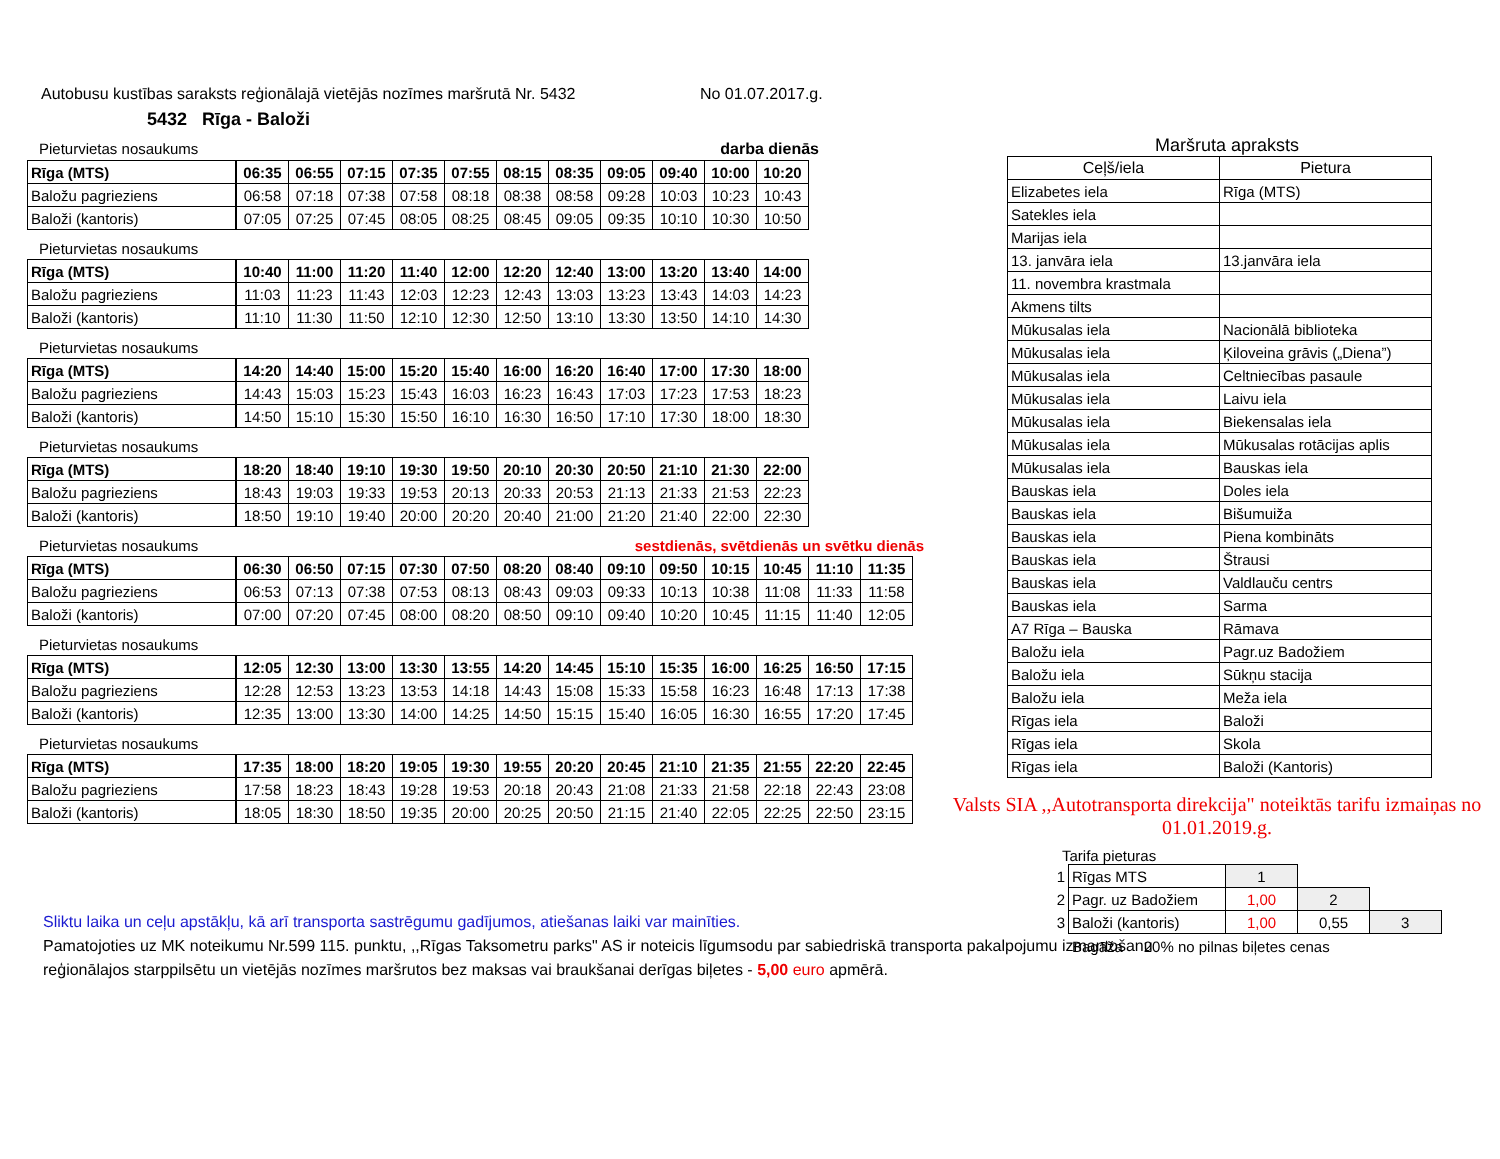Autobusu kustības saraksts reģionālajā vietējās nozīmes maršrutā Nr. 5432 No 01.07.2017.g.
5432 Rīga - Baloži
Pieturvietas nosaukums darba dienās
| Rīga (MTS) | 06:35 | 06:55 | 07:15 | 07:35 | 07:55 | 08:15 | 08:35 | 09:05 | 09:40 | 10:00 | 10:20 |
| Baložu pagrieziens | 06:58 | 07:18 | 07:38 | 07:58 | 08:18 | 08:38 | 08:58 | 09:28 | 10:03 | 10:23 | 10:43 |
| Baloži (kantoris) | 07:05 | 07:25 | 07:45 | 08:05 | 08:25 | 08:45 | 09:05 | 09:35 | 10:10 | 10:30 | 10:50 |
Pieturvietas nosaukums
| Rīga (MTS) | 10:40 | 11:00 | 11:20 | 11:40 | 12:00 | 12:20 | 12:40 | 13:00 | 13:20 | 13:40 | 14:00 |
| Baložu pagrieziens | 11:03 | 11:23 | 11:43 | 12:03 | 12:23 | 12:43 | 13:03 | 13:23 | 13:43 | 14:03 | 14:23 |
| Baloži (kantoris) | 11:10 | 11:30 | 11:50 | 12:10 | 12:30 | 12:50 | 13:10 | 13:30 | 13:50 | 14:10 | 14:30 |
Pieturvietas nosaukums
| Rīga (MTS) | 14:20 | 14:40 | 15:00 | 15:20 | 15:40 | 16:00 | 16:20 | 16:40 | 17:00 | 17:30 | 18:00 |
| Baložu pagrieziens | 14:43 | 15:03 | 15:23 | 15:43 | 16:03 | 16:23 | 16:43 | 17:03 | 17:23 | 17:53 | 18:23 |
| Baloži (kantoris) | 14:50 | 15:10 | 15:30 | 15:50 | 16:10 | 16:30 | 16:50 | 17:10 | 17:30 | 18:00 | 18:30 |
Pieturvietas nosaukums
| Rīga (MTS) | 18:20 | 18:40 | 19:10 | 19:30 | 19:50 | 20:10 | 20:30 | 20:50 | 21:10 | 21:30 | 22:00 |
| Baložu pagrieziens | 18:43 | 19:03 | 19:33 | 19:53 | 20:13 | 20:33 | 20:53 | 21:13 | 21:33 | 21:53 | 22:23 |
| Baloži (kantoris) | 18:50 | 19:10 | 19:40 | 20:00 | 20:20 | 20:40 | 21:00 | 21:20 | 21:40 | 22:00 | 22:30 |
Pieturvietas nosaukums sestdienās, svētdienās un svētku dienās
| Rīga (MTS) | 06:30 | 06:50 | 07:15 | 07:30 | 07:50 | 08:20 | 08:40 | 09:10 | 09:50 | 10:15 | 10:45 | 11:10 | 11:35 |
| Baložu pagrieziens | 06:53 | 07:13 | 07:38 | 07:53 | 08:13 | 08:43 | 09:03 | 09:33 | 10:13 | 10:38 | 11:08 | 11:33 | 11:58 |
| Baloži (kantoris) | 07:00 | 07:20 | 07:45 | 08:00 | 08:20 | 08:50 | 09:10 | 09:40 | 10:20 | 10:45 | 11:15 | 11:40 | 12:05 |
Pieturvietas nosaukums
| Rīga (MTS) | 12:05 | 12:30 | 13:00 | 13:30 | 13:55 | 14:20 | 14:45 | 15:10 | 15:35 | 16:00 | 16:25 | 16:50 | 17:15 |
| Baložu pagrieziens | 12:28 | 12:53 | 13:23 | 13:53 | 14:18 | 14:43 | 15:08 | 15:33 | 15:58 | 16:23 | 16:48 | 17:13 | 17:38 |
| Baloži (kantoris) | 12:35 | 13:00 | 13:30 | 14:00 | 14:25 | 14:50 | 15:15 | 15:40 | 16:05 | 16:30 | 16:55 | 17:20 | 17:45 |
Pieturvietas nosaukums
| Rīga (MTS) | 17:35 | 18:00 | 18:20 | 19:05 | 19:30 | 19:55 | 20:20 | 20:45 | 21:10 | 21:35 | 21:55 | 22:20 | 22:45 |
| Baložu pagrieziens | 17:58 | 18:23 | 18:43 | 19:28 | 19:53 | 20:18 | 20:43 | 21:08 | 21:33 | 21:58 | 22:18 | 22:43 | 23:08 |
| Baloži (kantoris) | 18:05 | 18:30 | 18:50 | 19:35 | 20:00 | 20:25 | 20:50 | 21:15 | 21:40 | 22:05 | 22:25 | 22:50 | 23:15 |
Maršruta apraksts
| Ceļš/iela | Pietura |
| --- | --- |
| Elizabetes iela | Rīga (MTS) |
| Satekles iela | |
| Marijas iela | |
| 13. janvāra iela | 13.janvāra iela |
| 11. novembra krastmala | |
| Akmens tilts | |
| Mūkusalas iela | Nacionālā biblioteka |
| Mūkusalas iela | Ķiloveina grāvis („Diena”) |
| Mūkusalas iela | Celtniecības pasaule |
| Mūkusalas iela | Laivu iela |
| Mūkusalas iela | Biekensalas iela |
| Mūkusalas iela | Mūkusalas rotācijas aplis |
| Mūkusalas iela | Bauskas iela |
| Bauskas iela | Doles iela |
| Bauskas iela | Bišumuiža |
| Bauskas iela | Piena kombināts |
| Bauskas iela | Štrausi |
| Bauskas iela | Valdlauču centrs |
| Bauskas iela | Sarma |
| A7 Rīga – Bauska | Rāmava |
| Baložu iela | Pagr.uz Badožiem |
| Baložu iela | Sūkņu stacija |
| Baložu iela | Meža iela |
| Rīgas iela | Baloži |
| Rīgas iela | Skola |
| Rīgas iela | Baloži (Kantoris) |
Valsts SIA ,,Autotransporta direkcija" noteiktās tarifu izmaiņas no 01.01.2019.g.
Tarifa pieturas
| 1 | Rīgas MTS | 1 | | |
| 2 | Pagr. uz Badožiem | 1,00 | 2 | |
| 3 | Baloži (kantoris) | 1,00 | 0,55 | 3 |
Bagāža 20% no pilnas biļetes cenas
Sliktu laika un ceļu apstākļu, kā arī transporta sastrēgumu gadījumos, atiešanas laiki var mainīties.
Pamatojoties uz MK noteikumu Nr.599 115. punktu, ,,Rīgas Taksometru parks" AS ir noteicis līgumsodu par sabiedriskā transporta pakalpojumu izmantošanu
reģionālajos starppilsētu un vietējās nozīmes maršrutos bez maksas vai braukšanai derīgas biļetes - 5,00 euro apmērā.